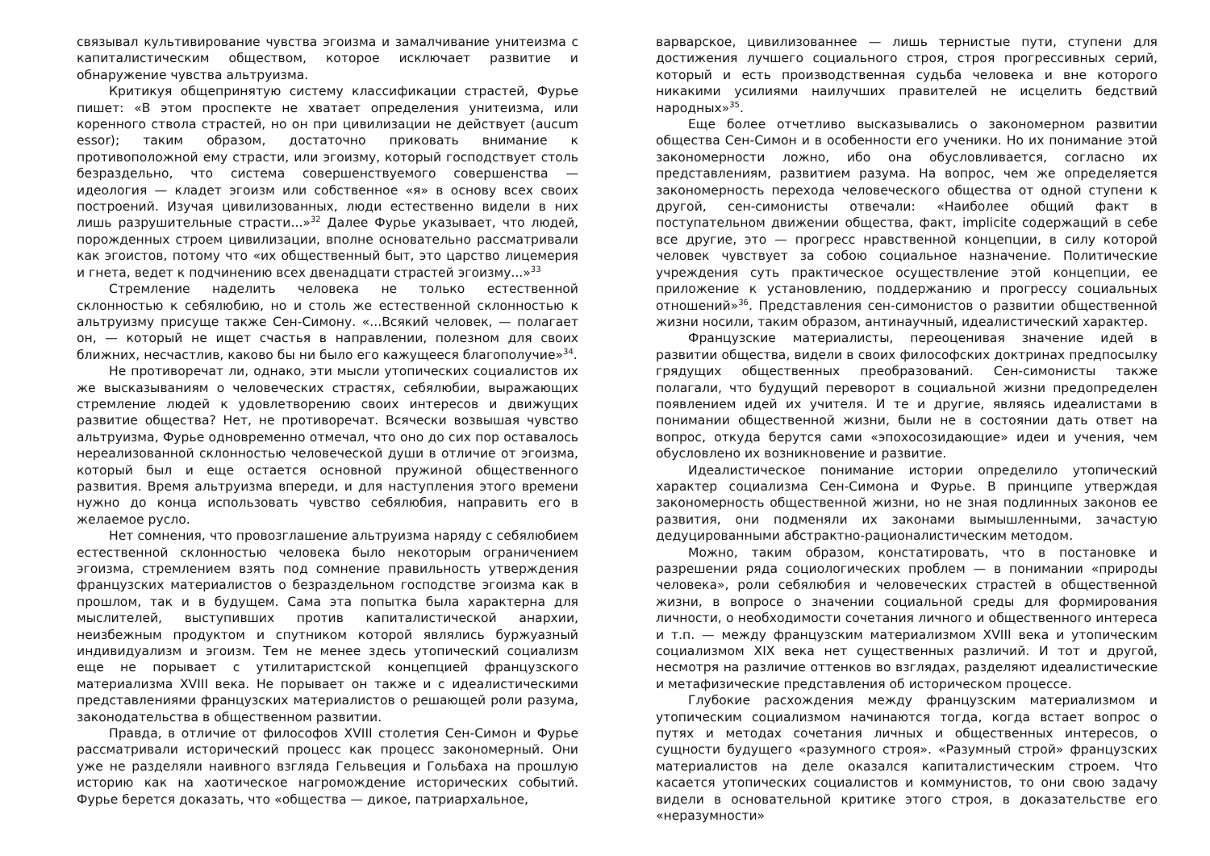связывал культивирование чувства эгоизма и замалчивание унитеизма с капиталистическим обществом, которое исключает развитие и обнаружение чувства альтруизма.
Критикуя общепринятую систему классификации страстей, Фурье пишет: «В этом проспекте не хватает определения унитеизма, или коренного ствола страстей, но он при цивилизации не действует (aucum essor); таким образом, достаточно приковать внимание к противоположной ему страсти, или эгоизму, который господствует столь безраздельно, что система совершенствуемого совершенства — идеология — кладет эгоизм или собственное «я» в основу всех своих построений. Изучая цивилизованных, люди естественно видели в них лишь разрушительные страсти...»<sup>32</sup> Далее Фурье указывает, что людей, порожденных строем цивилизации, вполне основательно рассматривали как эгоистов, потому что «их общественный быт, это царство лицемерия и гнета, ведет к подчинению всех двенадцати страстей эгоизму...»<sup>33</sup>
Стремление наделить человека не только естественной склонностью к себялюбию, но и столь же естественной склонностью к альтруизму присуще также Сен-Симону. «...Всякий человек, — полагает он, — который не ищет счастья в направлении, полезном для своих ближних, несчастлив, каково бы ни было его кажущееся благополучие»<sup>34</sup>.
Не противоречат ли, однако, эти мысли утопических социалистов их же высказываниям о человеческих страстях, себялюбии, выражающих стремление людей к удовлетворению своих интересов и движущих развитие общества? Нет, не противоречат. Всячески возвышая чувство альтруизма, Фурье одновременно отмечал, что оно до сих пор оставалось нереализованной склонностью человеческой души в отличие от эгоизма, который был и еще остается основной пружиной общественного развития. Время альтруизма впереди, и для наступления этого времени нужно до конца использовать чувство себялюбия, направить его в желаемое русло.
Нет сомнения, что провозглашение альтруизма наряду с себялюбием естественной склонностью человека было некоторым ограничением эгоизма, стремлением взять под сомнение правильность утверждения французских материалистов о безраздельном господстве эгоизма как в прошлом, так и в будущем. Сама эта попытка была характерна для мыслителей, выступивших против капиталистической анархии, неизбежным продуктом и спутником которой являлись буржуазный индивидуализм и эгоизм. Тем не менее здесь утопический социализм еще не порывает с утилитаристской концепцией французского материализма XVIII века. Не порывает он также и с идеалистическими представлениями французских материалистов о решающей роли разума, законодательства в общественном развитии.
Правда, в отличие от философов XVIII столетия Сен-Симон и Фурье рассматривали исторический процесс как процесс закономерный. Они уже не разделяли наивного взгляда Гельвеция и Гольбаха на прошлую историю как на хаотическое нагромождение исторических событий. Фурье берется доказать, что «общества — дикое, патриархальное,
варварское, цивилизованнее — лишь тернистые пути, ступени для достижения лучшего социального строя, строя прогрессивных серий, который и есть производственная судьба человека и вне которого никакими усилиями наилучших правителей не исцелить бедствий народных»<sup>35</sup>.
Еще более отчетливо высказывались о закономерном развитии общества Сен-Симон и в особенности его ученики. Но их понимание этой закономерности ложно, ибо она обусловливается, согласно их представлениям, развитием разума. На вопрос, чем же определяется закономерность перехода человеческого общества от одной ступени к другой, сен-симонисты отвечали: «Наиболее общий факт в поступательном движении общества, факт, implicite содержащий в себе все другие, это — прогресс нравственной концепции, в силу которой человек чувствует за собою социальное назначение. Политические учреждения суть практическое осуществление этой концепции, ее приложение к установлению, поддержанию и прогрессу социальных отношений»<sup>36</sup>. Представления сен-симонистов о развитии общественной жизни носили, таким образом, антинаучный, идеалистический характер.
Французские материалисты, переоценивая значение идей в развитии общества, видели в своих философских доктринах предпосылку грядущих общественных преобразований. Сен-симонисты также полагали, что будущий переворот в социальной жизни предопределен появлением идей их учителя. И те и другие, являясь идеалистами в понимании общественной жизни, были не в состоянии дать ответ на вопрос, откуда берутся сами «эпохосозидающие» идеи и учения, чем обусловлено их возникновение и развитие.
Идеалистическое понимание истории определило утопический характер социализма Сен-Симона и Фурье. В принципе утверждая закономерность общественной жизни, но не зная подлинных законов ее развития, они подменяли их законами вымышленными, зачастую дедуцированными абстрактно-рационалистическим методом.
Можно, таким образом, констатировать, что в постановке и разрешении ряда социологических проблем — в понимании «природы человека», роли себялюбия и человеческих страстей в общественной жизни, в вопросе о значении социальной среды для формирования личности, о необходимости сочетания личного и общественного интереса и т.п. — между французским материализмом XVIII века и утопическим социализмом XIX века нет существенных различий. И тот и другой, несмотря на различие оттенков во взглядах, разделяют идеалистические и метафизические представления об историческом процессе.
Глубокие расхождения между французским материализмом и утопическим социализмом начинаются тогда, когда встает вопрос о путях и методах сочетания личных и общественных интересов, о сущности будущего «разумного строя». «Разумный строй» французских материалистов на деле оказался капиталистическим строем. Что касается утопических социалистов и коммунистов, то они свою задачу видели в основательной критике этого строя, в доказательстве его «неразумности»